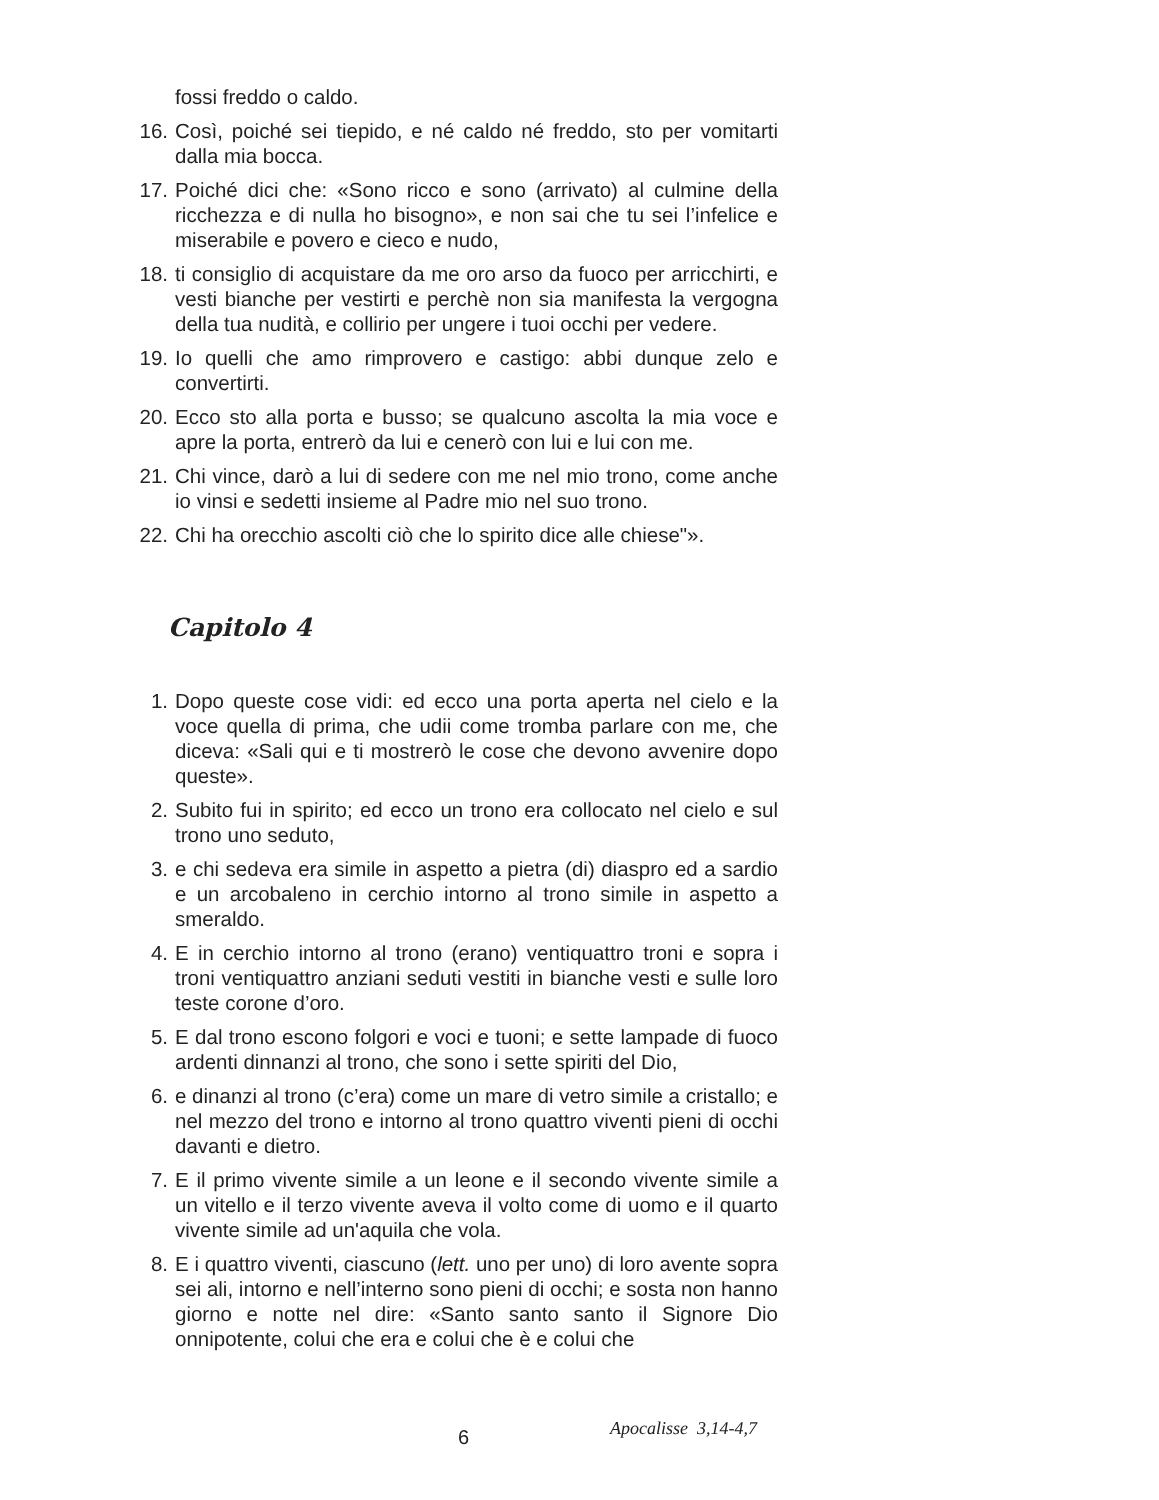fossi freddo o caldo.
16. Così, poiché sei tiepido, e né caldo né freddo, sto per vomitarti dalla mia bocca.
17. Poiché dici che: «Sono ricco e sono (arrivato) al culmine della ricchezza e di nulla ho bisogno», e non sai che tu sei l’infelice e miserabile e povero e cieco e nudo,
18. ti consiglio di acquistare da me oro arso da fuoco per arricchirti, e vesti bianche per vestirti e perchè non sia manifesta la vergogna della tua nudità, e collirio per ungere i tuoi occhi per vedere.
19. Io quelli che amo rimprovero e castigo: abbi dunque zelo e convertirti.
20. Ecco sto alla porta e busso; se qualcuno ascolta la mia voce e apre la porta, entrerò da lui e cenerò con lui e lui con me.
21. Chi vince, darò a lui di sedere con me nel mio trono, come anche io vinsi e sedetti insieme al Padre mio nel suo trono.
22. Chi ha orecchio ascolti ciò che lo spirito dice alle chiese"».
Capitolo 4
1. Dopo queste cose vidi: ed ecco una porta aperta nel cielo e la voce quella di prima, che udii come tromba parlare con me, che diceva: «Sali qui e ti mostrerò le cose che devono avvenire dopo queste».
2. Subito fui in spirito; ed ecco un trono era collocato nel cielo e sul trono uno seduto,
3. e chi sedeva era simile in aspetto a pietra (di) diaspro ed a sardio e un arcobaleno in cerchio intorno al trono simile in aspetto a smeraldo.
4. E in cerchio intorno al trono (erano) ventiquattro troni e sopra i troni ventiquattro anziani seduti vestiti in bianche vesti e sulle loro teste corone d’oro.
5. E dal trono escono folgori e voci e tuoni; e sette lampade di fuoco ardenti dinnanzi al trono, che sono i sette spiriti del Dio,
6. e dinanzi al trono (c’era) come un mare di vetro simile a cristallo; e nel mezzo del trono e intorno al trono quattro viventi pieni di occhi davanti e dietro.
7. E il primo vivente simile a un leone e il secondo vivente simile a un vitello e il terzo vivente aveva il volto come di uomo e il quarto vivente simile ad un'aquila che vola.
8. E i quattro viventi, ciascuno (lett. uno per uno) di loro avente sopra sei ali, intorno e nell’interno sono pieni di occhi; e sosta non hanno giorno e notte nel dire: «Santo santo santo il Signore Dio onnipotente, colui che era e colui che è e colui che
6 Apocalisse 3,14-4,7